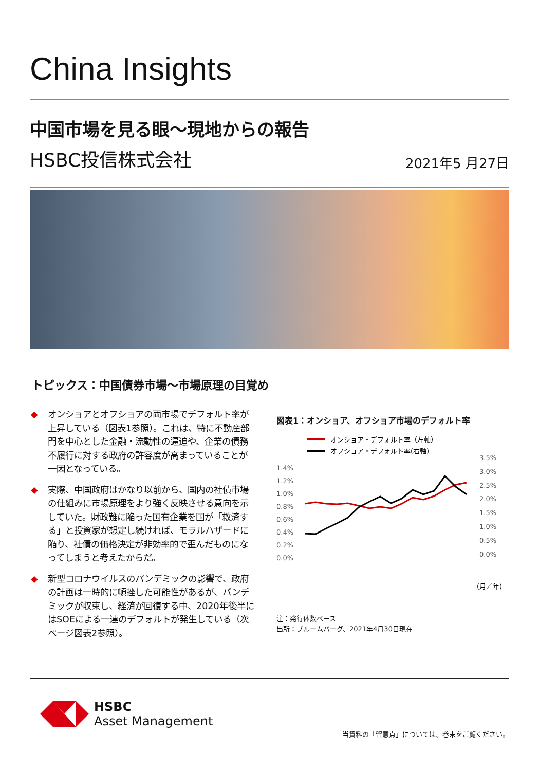China Insights
中国市場を見る眼～現地からの報告
HSBC投信株式会社 2021年5 月27日
トピックス：中国債券市場～市場原理の目覚め
◆ オンショアとオフショアの両市場でデフォルト率が上昇している（図表1参照）。これは、特に不動産部門を中心とした金融・流動性の逼迫や、企業の債務不履行に対する政府の許容度が高まっていることが一因となっている。
◆ 実際、中国政府はかなり以前から、国内の社債市場の仕組みに市場原理をより強く反映させる意向を示していた。財政難に陥った国有企業を国が「救済する」と投資家が想定し続ければ、モラルハザードに陥り、社債の価格決定が非効率的で歪んだものになってしまうと考えたからだ。
◆ 新型コロナウイルスのパンデミックの影響で、政府の計画は一時的に頓挫した可能性があるが、パンデミックが収束し、経済が回復する中、2020年後半にはSOEによる一連のデフォルトが発生している（次ページ図表2参照）。
図表1：オンショア、オフショア市場のデフォルト率
オンショア・デフォルト率（左軸）
オフショア・デフォルト率(右軸)
1.4%
1.2%
1.0%
0.8%
0.6%
0.4%
0.2%
0.0%
3.5%
3.0%
2.5%
2.0%
1.5%
1.0%
0.5%
0.0%
(月／年)
注：発行体数ベース
出所：ブルームバーグ、2021年4月30日現在
HSBC
Asset Management
当資料の「留意点」については、巻末をご覧ください。